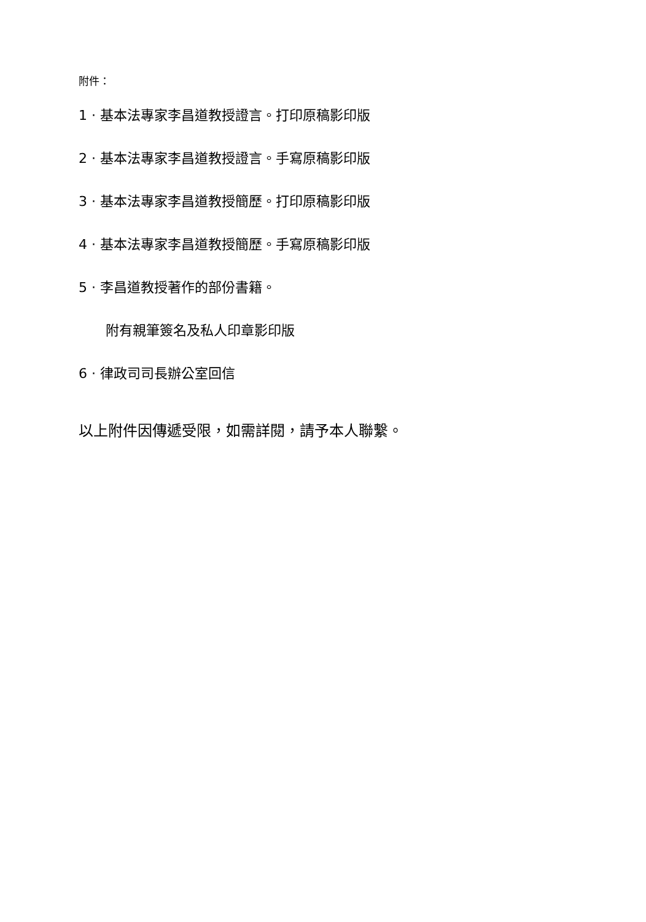附件：
1 · 基本法專家李昌道教授證言。打印原稿影印版
2 · 基本法專家李昌道教授證言。手寫原稿影印版
3 · 基本法專家李昌道教授簡歷。打印原稿影印版
4 · 基本法專家李昌道教授簡歷。手寫原稿影印版
5 · 李昌道教授著作的部份書籍。
附有親筆簽名及私人印章影印版
6 · 律政司司長辦公室回信
以上附件因傳遞受限，如需詳閱，請予本人聯繫。